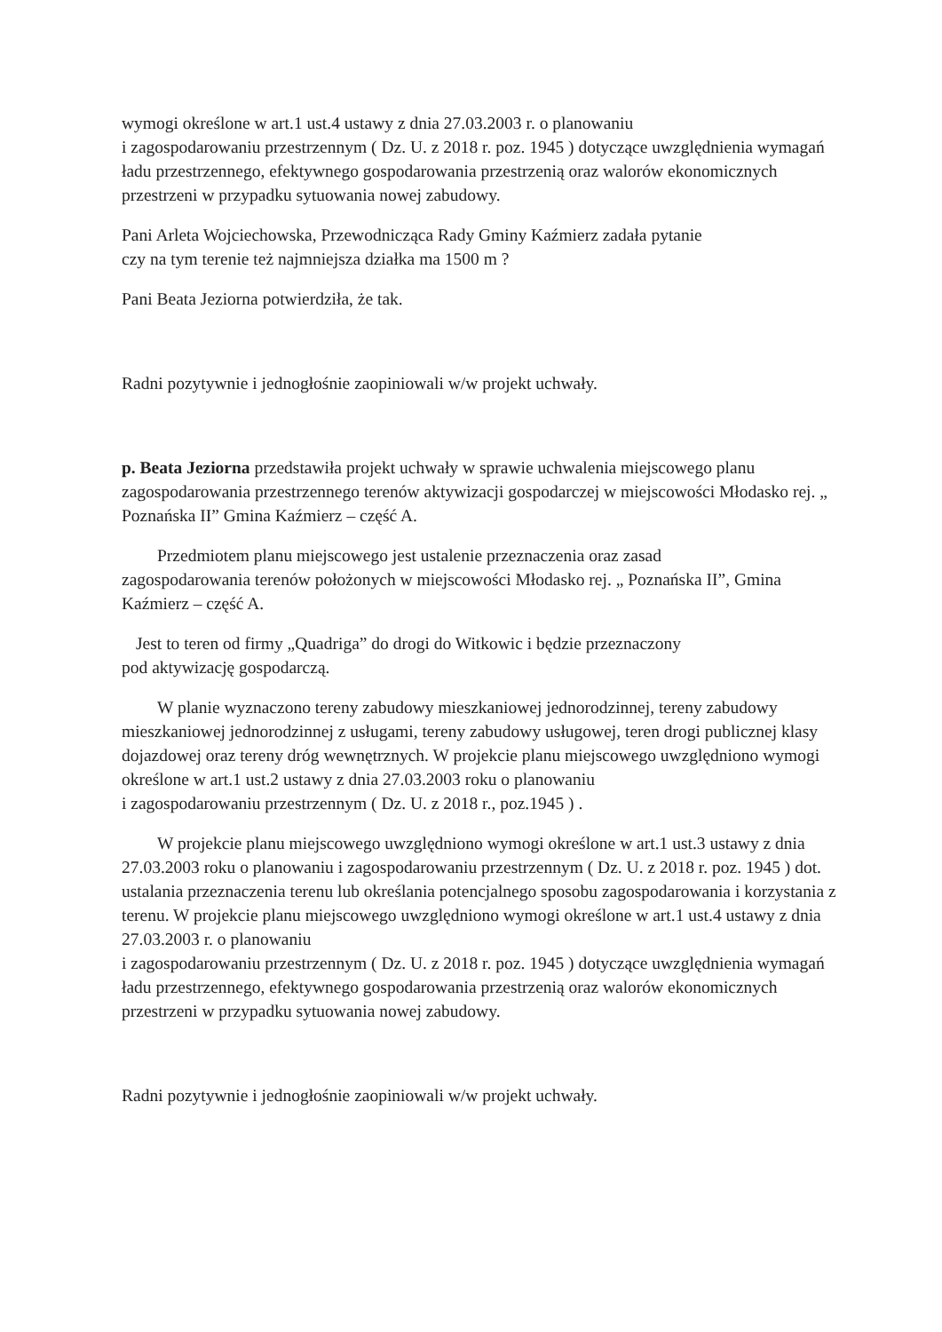wymogi określone w art.1 ust.4 ustawy z dnia 27.03.2003 r. o planowaniu
i zagospodarowaniu przestrzennym ( Dz. U. z 2018 r. poz. 1945 ) dotyczące uwzględnienia wymagań ładu przestrzennego, efektywnego gospodarowania przestrzenią oraz walorów ekonomicznych przestrzeni w przypadku sytuowania nowej zabudowy.
Pani Arleta Wojciechowska, Przewodnicząca Rady Gminy Kaźmierz zadała pytanie
czy na tym terenie też najmniejsza działka ma 1500 m ?
Pani Beata Jeziorna potwierdziła, że tak.
Radni pozytywnie i jednogłośnie zaopiniowali w/w projekt uchwały.
p. Beata Jeziorna przedstawiła projekt uchwały w sprawie uchwalenia miejscowego planu zagospodarowania przestrzennego terenów aktywizacji gospodarczej w miejscowości Młodasko rej. „ Poznańska II” Gmina Kaźmierz – część A.
Przedmiotem planu miejscowego jest ustalenie przeznaczenia oraz zasad
zagospodarowania terenów położonych w miejscowości Młodasko rej. „ Poznańska II”, Gmina Kaźmierz – część A.
Jest to teren od firmy „Quadriga” do drogi do Witkowic i będzie przeznaczony
pod aktywizację gospodarczą.
W planie wyznaczono tereny zabudowy mieszkaniowej jednorodzinnej, tereny zabudowy mieszkaniowej jednorodzinnej z usługami, tereny zabudowy usługowej, teren drogi publicznej klasy dojazdowej oraz tereny dróg wewnętrznych. W projekcie planu miejscowego uwzględniono wymogi określone w art.1 ust.2 ustawy z dnia 27.03.2003 roku o planowaniu
i zagospodarowaniu przestrzennym ( Dz. U. z 2018 r., poz.1945 ) .
W projekcie planu miejscowego uwzględniono wymogi określone w art.1 ust.3 ustawy z dnia 27.03.2003 roku o planowaniu i zagospodarowaniu przestrzennym ( Dz. U. z 2018 r. poz. 1945 ) dot. ustalania przeznaczenia terenu lub określania potencjalnego sposobu zagospodarowania i korzystania z terenu. W projekcie planu miejscowego uwzględniono wymogi określone w art.1 ust.4 ustawy z dnia 27.03.2003 r. o planowaniu
i zagospodarowaniu przestrzennym ( Dz. U. z 2018 r. poz. 1945 ) dotyczące uwzględnienia wymagań ładu przestrzennego, efektywnego gospodarowania przestrzenią oraz walorów ekonomicznych przestrzeni w przypadku sytuowania nowej zabudowy.
Radni pozytywnie i jednogłośnie zaopiniowali w/w projekt uchwały.